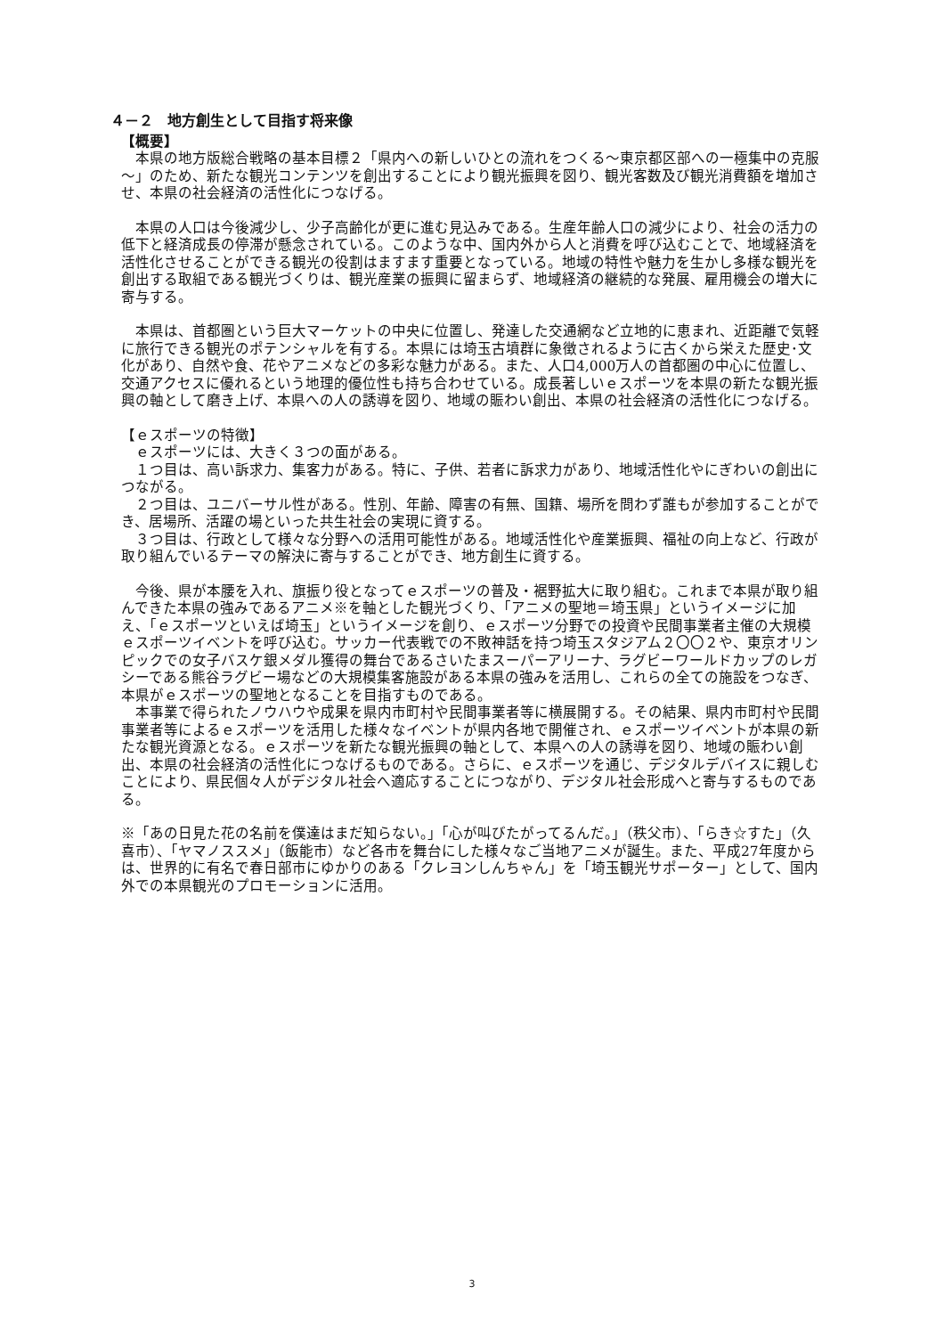４－２　地方創生として目指す将来像
【概要】
　本県の地方版総合戦略の基本目標２「県内への新しいひとの流れをつくる～東京都区部への一極集中の克服～」のため、新たな観光コンテンツを創出することにより観光振興を図り、観光客数及び観光消費額を増加させ、本県の社会経済の活性化につなげる。
　本県の人口は今後減少し、少子高齢化が更に進む見込みである。生産年齢人口の減少により、社会の活力の低下と経済成長の停滞が懸念されている。このような中、国内外から人と消費を呼び込むことで、地域経済を活性化させることができる観光の役割はますます重要となっている。地域の特性や魅力を生かし多様な観光を創出する取組である観光づくりは、観光産業の振興に留まらず、地域経済の継続的な発展、雇用機会の増大に寄与する。
　本県は、首都圏という巨大マーケットの中央に位置し、発達した交通網など立地的に恵まれ、近距離で気軽に旅行できる観光のポテンシャルを有する。本県には埼玉古墳群に象徴されるように古くから栄えた歴史･文化があり、自然や食、花やアニメなどの多彩な魅力がある。また、人口4,000万人の首都圏の中心に位置し、交通アクセスに優れるという地理的優位性も持ち合わせている。成長著しいｅスポーツを本県の新たな観光振興の軸として磨き上げ、本県への人の誘導を図り、地域の賑わい創出、本県の社会経済の活性化につなげる。
【ｅスポーツの特徴】
　ｅスポーツには、大きく３つの面がある。
　１つ目は、高い訴求力、集客力がある。特に、子供、若者に訴求力があり、地域活性化やにぎわいの創出につながる。
　２つ目は、ユニバーサル性がある。性別、年齢、障害の有無、国籍、場所を問わず誰もが参加することができ、居場所、活躍の場といった共生社会の実現に資する。
　３つ目は、行政として様々な分野への活用可能性がある。地域活性化や産業振興、福祉の向上など、行政が取り組んでいるテーマの解決に寄与することができ、地方創生に資する。
　今後、県が本腰を入れ、旗振り役となってｅスポーツの普及・裾野拡大に取り組む。これまで本県が取り組んできた本県の強みであるアニメ※を軸とした観光づくり、「アニメの聖地＝埼玉県」というイメージに加え、「ｅスポーツといえば埼玉」というイメージを創り、ｅスポーツ分野での投資や民間事業者主催の大規模ｅスポーツイベントを呼び込む。サッカー代表戦での不敗神話を持つ埼玉スタジアム２〇〇２や、東京オリンピックでの女子バスケ銀メダル獲得の舞台であるさいたまスーパーアリーナ、ラグビーワールドカップのレガシーである熊谷ラグビー場などの大規模集客施設がある本県の強みを活用し、これらの全ての施設をつなぎ、本県がｅスポーツの聖地となることを目指すものである。
　本事業で得られたノウハウや成果を県内市町村や民間事業者等に横展開する。その結果、県内市町村や民間事業者等によるｅスポーツを活用した様々なイベントが県内各地で開催され、ｅスポーツイベントが本県の新たな観光資源となる。ｅスポーツを新たな観光振興の軸として、本県への人の誘導を図り、地域の賑わい創出、本県の社会経済の活性化につなげるものである。さらに、ｅスポーツを通じ、デジタルデバイスに親しむことにより、県民個々人がデジタル社会へ適応することにつながり、デジタル社会形成へと寄与するものである。
※「あの日見た花の名前を僕達はまだ知らない。」「心が叫びたがってるんだ。」（秩父市）、「らき☆すた」（久喜市）、「ヤマノススメ」（飯能市）など各市を舞台にした様々なご当地アニメが誕生。また、平成27年度からは、世界的に有名で春日部市にゆかりのある「クレヨンしんちゃん」を「埼玉観光サポーター」として、国内外での本県観光のプロモーションに活用。
3